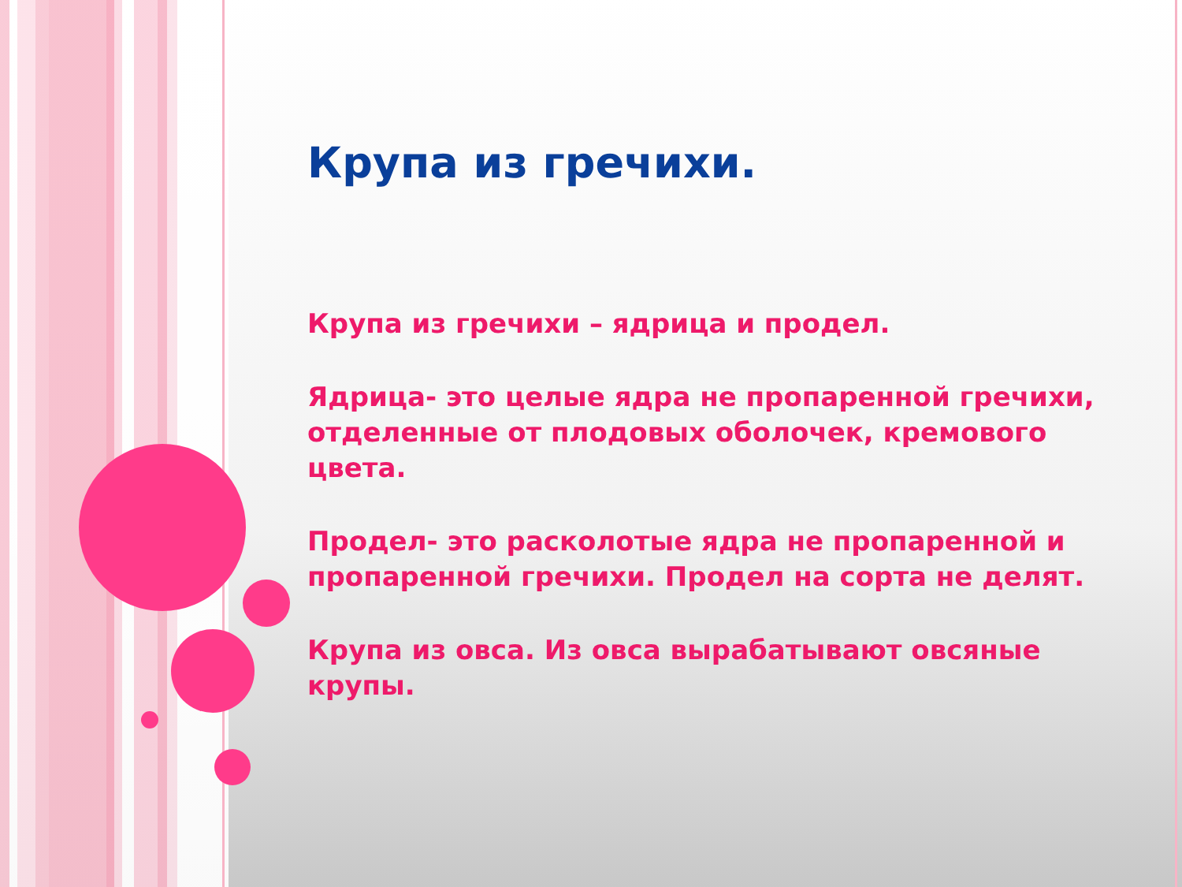Крупа из гречихи.
Крупа из гречихи – ядрица и продел.
Ядрица- это целые ядра не пропаренной гречихи, отделенные от плодовых оболочек, кремового цвета.
Продел- это расколотые ядра не пропаренной и пропаренной гречихи. Продел на сорта не делят.
Крупа из овса. Из овса вырабатывают овсяные крупы.